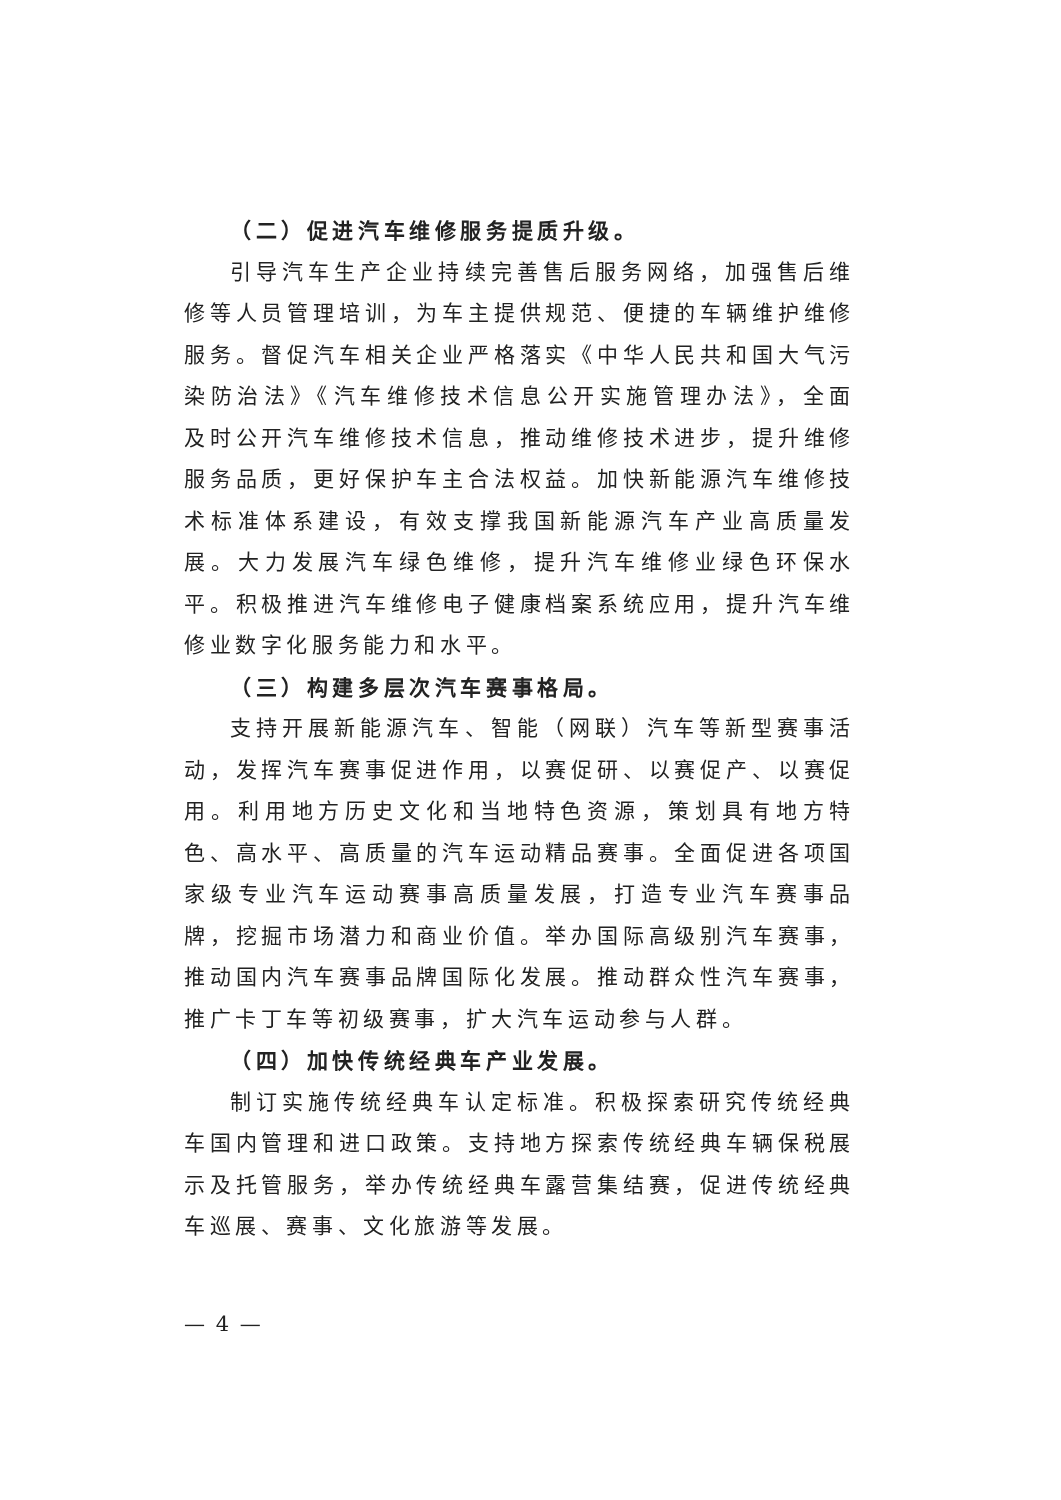（二）促进汽车维修服务提质升级。
引导汽车生产企业持续完善售后服务网络，加强售后维修等人员管理培训，为车主提供规范、便捷的车辆维护维修服务。督促汽车相关企业严格落实《中华人民共和国大气污染防治法》《汽车维修技术信息公开实施管理办法》，全面及时公开汽车维修技术信息，推动维修技术进步，提升维修服务品质，更好保护车主合法权益。加快新能源汽车维修技术标准体系建设，有效支撑我国新能源汽车产业高质量发展。大力发展汽车绿色维修，提升汽车维修业绿色环保水平。积极推进汽车维修电子健康档案系统应用，提升汽车维修业数字化服务能力和水平。
（三）构建多层次汽车赛事格局。
支持开展新能源汽车、智能（网联）汽车等新型赛事活动，发挥汽车赛事促进作用，以赛促研、以赛促产、以赛促用。利用地方历史文化和当地特色资源，策划具有地方特色、高水平、高质量的汽车运动精品赛事。全面促进各项国家级专业汽车运动赛事高质量发展，打造专业汽车赛事品牌，挖掘市场潜力和商业价值。举办国际高级别汽车赛事，推动国内汽车赛事品牌国际化发展。推动群众性汽车赛事，推广卡丁车等初级赛事，扩大汽车运动参与人群。
（四）加快传统经典车产业发展。
制订实施传统经典车认定标准。积极探索研究传统经典车国内管理和进口政策。支持地方探索传统经典车辆保税展示及托管服务，举办传统经典车露营集结赛，促进传统经典车巡展、赛事、文化旅游等发展。
— 4 —